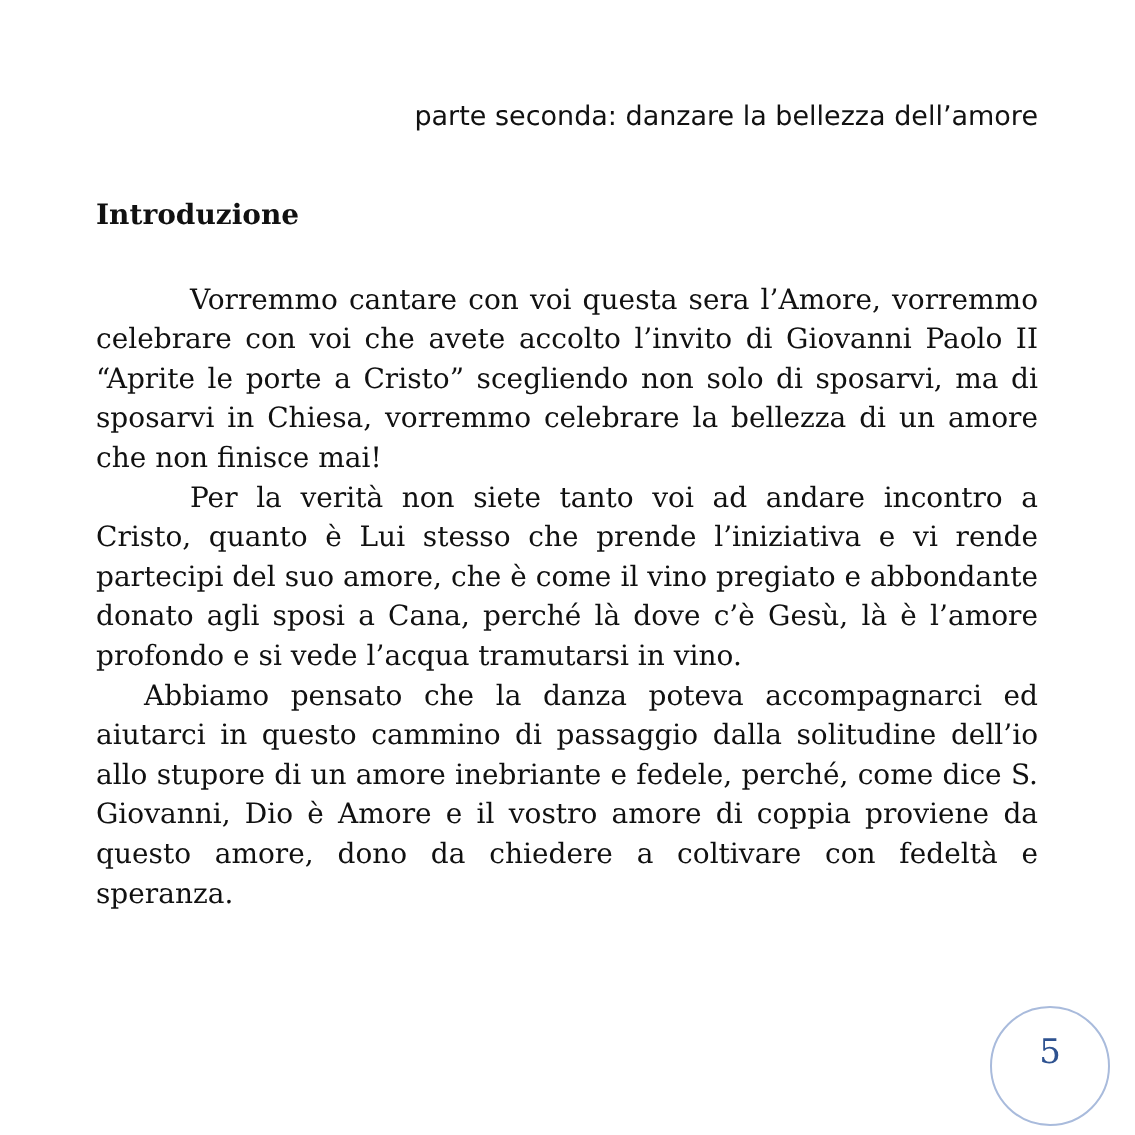parte seconda: danzare la bellezza dell’amore
Introduzione
Vorremmo cantare con voi questa sera l’Amore, vorremmo celebrare con voi che avete accolto l’invito di Giovanni Paolo II “Aprite le porte a Cristo” scegliendo non solo di sposarvi, ma di sposarvi in Chiesa, vorremmo celebrare la bellezza di un amore che non finisce mai!
Per la verità non siete tanto voi ad andare incontro a Cristo, quanto è Lui stesso che prende l’iniziativa e vi rende partecipi del suo amore, che è come il vino pregiato e abbondante donato agli sposi a Cana, perché là dove c’è Gesù, là è l’amore profondo e si vede l’acqua tramutarsi in vino.
Abbiamo pensato che la danza poteva accompagnarci ed aiutarci in questo cammino di passaggio dalla solitudine dell’io allo stupore di un amore inebriante e fedele, perché, come dice S. Giovanni, Dio è Amore e il vostro amore di coppia proviene da questo amore, dono da chiedere a coltivare con fedeltà e speranza.
5